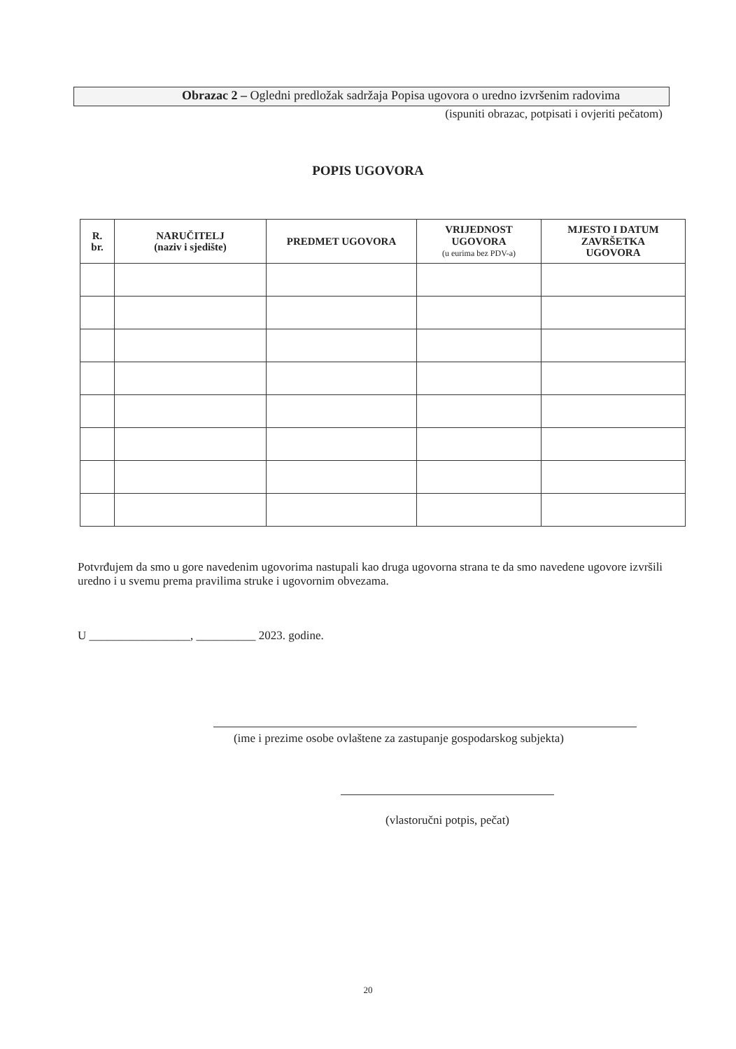Obrazac 2 – Ogledni predložak sadržaja Popisa ugovora o uredno izvršenim radovima
(ispuniti obrazac, potpisati i ovjeriti pečatom)
POPIS UGOVORA
| R. br. | NARUČITELJ (naziv i sjedište) | PREDMET UGOVORA | VRIJEDNOST UGOVORA (u eurima bez PDV-a) | MJESTO I DATUM ZAVRŠETKA UGOVORA |
| --- | --- | --- | --- | --- |
Potvrđujem da smo u gore navedenim ugovorima nastupali kao druga ugovorna strana te da smo navedene ugovore izvršili uredno i u svemu prema pravilima struke i ugovornim obvezama.
U _________________, __________ 2023. godine.
(ime i prezime osobe ovlaštene za zastupanje gospodarskog subjekta)
(vlastoručni potpis, pečat)
20